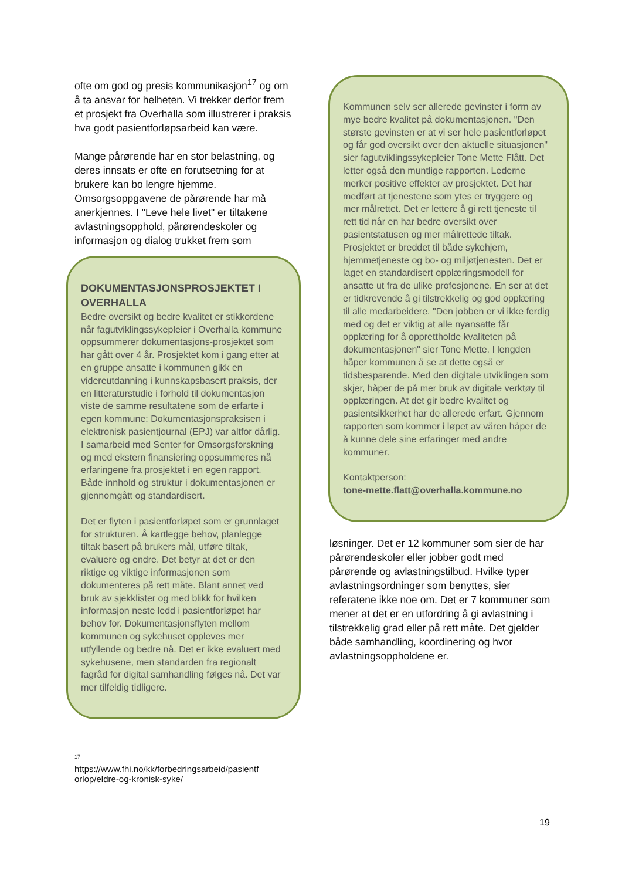ofte om god og presis kommunikasjon<sup>17</sup> og om å ta ansvar for helheten. Vi trekker derfor frem et prosjekt fra Overhalla som illustrerer i praksis hva godt pasientforløpsarbeid kan være.
Mange pårørende har en stor belastning, og deres innsats er ofte en forutsetning for at brukere kan bo lengre hjemme. Omsorgsoppgavene de pårørende har må anerkjennes. I "Leve hele livet" er tiltakene avlastningsopphold, pårørendeskoler og informasjon og dialog trukket frem som
DOKUMENTASJONSPROSJEKTET I OVERHALLA
Bedre oversikt og bedre kvalitet er stikkordene når fagutviklingssykepleier i Overhalla kommune oppsummerer dokumentasjons-prosjektet som har gått over 4 år. Prosjektet kom i gang etter at en gruppe ansatte i kommunen gikk en videreutdanning i kunnskapsbasert praksis, der en litteraturstudie i forhold til dokumentasjon viste de samme resultatene som de erfarte i egen kommune: Dokumentasjonspraksisen i elektronisk pasientjournal (EPJ) var altfor dårlig. I samarbeid med Senter for Omsorgsforskning og med ekstern finansiering oppsummeres nå erfaringene fra prosjektet i en egen rapport. Både innhold og struktur i dokumentasjonen er gjennomgått og standardisert.
Det er flyten i pasientforløpet som er grunnlaget for strukturen. Å kartlegge behov, planlegge tiltak basert på brukers mål, utføre tiltak, evaluere og endre. Det betyr at det er den riktige og viktige informasjonen som dokumenteres på rett måte. Blant annet ved bruk av sjekklister og med blikk for hvilken informasjon neste ledd i pasientforløpet har behov for. Dokumentasjonsflyten mellom kommunen og sykehuset oppleves mer utfyllende og bedre nå. Det er ikke evaluert med sykehusene, men standarden fra regionalt fagråd for digital samhandling følges nå. Det var mer tilfeldig tidligere.
<sup>17</sup>
https://www.fhi.no/kk/forbedringsarbeid/pasientf orlop/eldre-og-kronisk-syke/
Kommunen selv ser allerede gevinster i form av mye bedre kvalitet på dokumentasjonen. "Den største gevinsten er at vi ser hele pasientforløpet og får god oversikt over den aktuelle situasjonen" sier fagutviklingssykepleier Tone Mette Flått. Det letter også den muntlige rapporten. Lederne merker positive effekter av prosjektet. Det har medført at tjenestene som ytes er tryggere og mer målrettet. Det er lettere å gi rett tjeneste til rett tid når en har bedre oversikt over pasientstatusen og mer målrettede tiltak. Prosjektet er breddet til både sykehjem, hjemmetjeneste og bo- og miljøtjenesten. Det er laget en standardisert opplæringsmodell for ansatte ut fra de ulike profesjonene. En ser at det er tidkrevende å gi tilstrekkelig og god opplæring til alle medarbeidere. "Den jobben er vi ikke ferdig med og det er viktig at alle nyansatte får opplæring for å opprettholde kvaliteten på dokumentasjonen" sier Tone Mette. I lengden håper kommunen å se at dette også er tidsbesparende. Med den digitale utviklingen som skjer, håper de på mer bruk av digitale verktøy til opplæringen. At det gir bedre kvalitet og pasientsikkerhet har de allerede erfart. Gjennom rapporten som kommer i løpet av våren håper de å kunne dele sine erfaringer med andre kommuner.
Kontaktperson:
tone-mette.flatt@overhalla.kommune.no
løsninger. Det er 12 kommuner som sier de har pårørendeskoler eller jobber godt med pårørende og avlastningstilbud. Hvilke typer avlastningsordninger som benyttes, sier referatene ikke noe om. Det er 7 kommuner som mener at det er en utfordring å gi avlastning i tilstrekkelig grad eller på rett måte. Det gjelder både samhandling, koordinering og hvor avlastningsoppholdene er.
19